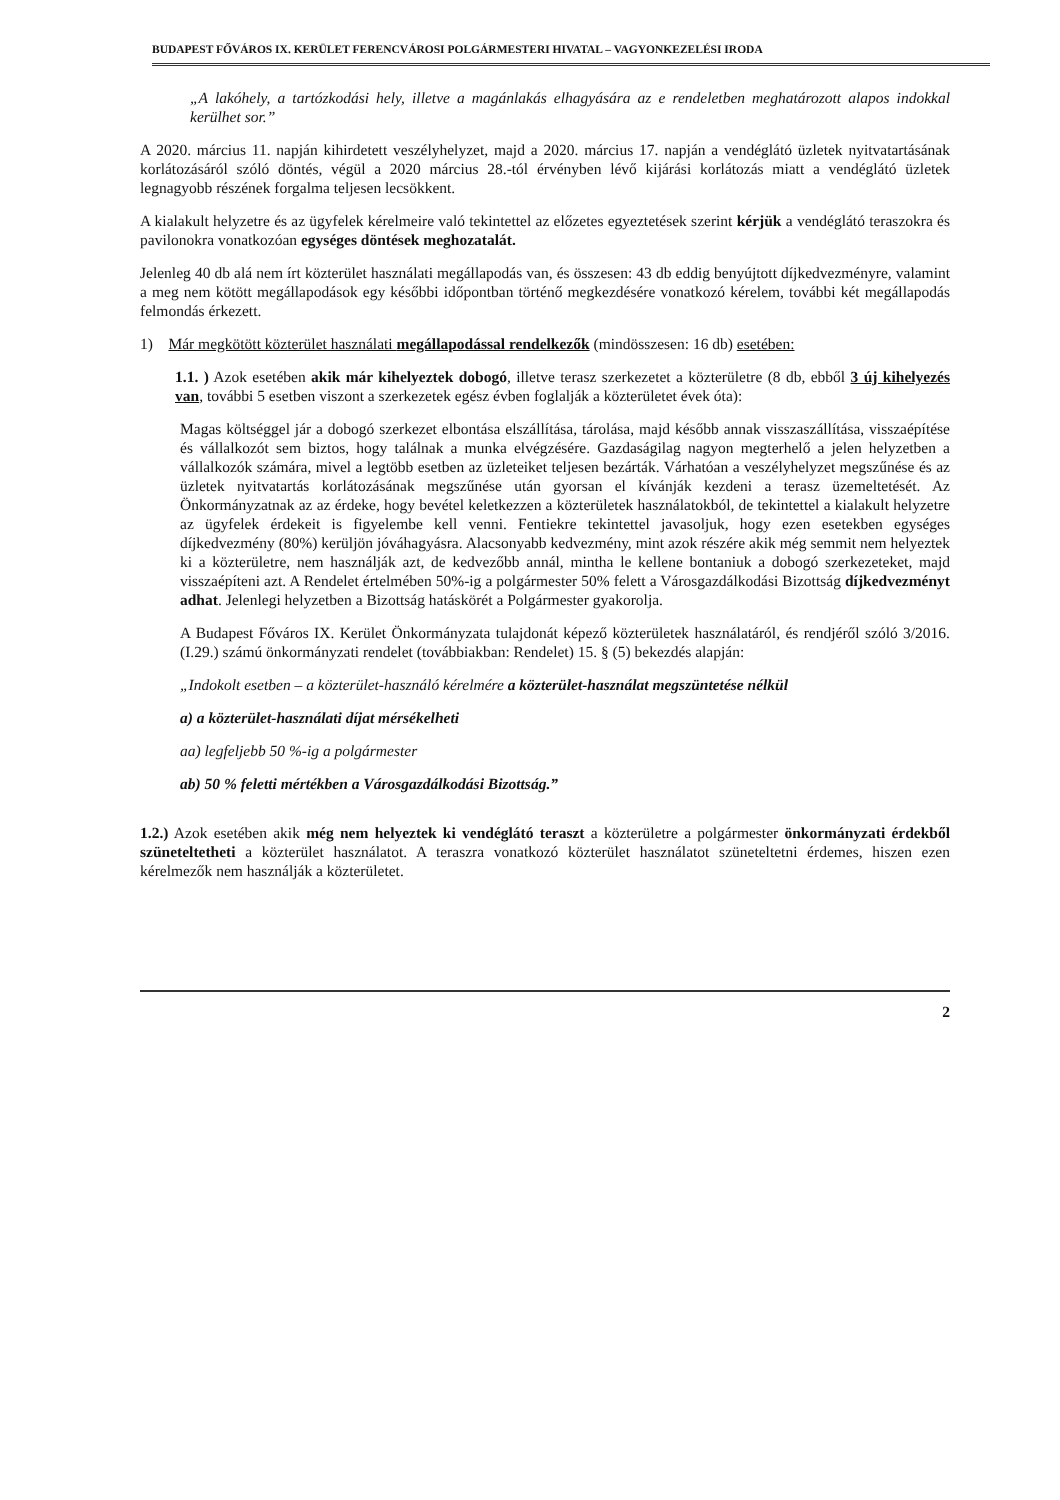BUDAPEST FŐVÁROS IX. KERÜLET FERENCVÁROSI POLGÁRMESTERI HIVATAL – VAGYONKEZELÉSI IRODA
„A lakóhely, a tartózkodási hely, illetve a magánlakás elhagyására az e rendeletben meghatározott alapos indokkal kerülhet sor.”
A 2020. március 11. napján kihirdetett veszélyhelyzet, majd a 2020. március 17. napján a vendéglátó üzletek nyitvatartásának korlátozásáról szóló döntés, végül a 2020 március 28.-tól érvényben lévő kijárási korlátozás miatt a vendéglátó üzletek legnagyobb részének forgalma teljesen lecsökkent.
A kialakult helyzetre és az ügyfelek kérelmeire való tekintettel az előzetes egyeztetések szerint kérjük a vendéglátó teraszokra és pavilonokra vonatkozóan egységes döntések meghozatalát.
Jelenleg 40 db alá nem írt közterület használati megállapodás van, és összesen: 43 db eddig benyújtott díjkedvezményre, valamint a meg nem kötött megállapodások egy későbbi időpontban történő megkezdésére vonatkozó kérelem, további két megállapodás felmondás érkezett.
1) Már megkötött közterület használati megállapodással rendelkezők (mindösszesen: 16 db) esetében:
1.1. ) Azok esetében akik már kihelyeztek dobogó, illetve terasz szerkezetet a közterületre (8 db, ebből 3 új kihelyezés van, további 5 esetben viszont a szerkezetek egész évben foglalják a közterületet évek óta):
Magas költséggel jár a dobogó szerkezet elbontása elszállítása, tárolása, majd később annak visszaszállítása, visszaépítése és vállalkozót sem biztos, hogy találnak a munka elvégzésére. Gazdaságilag nagyon megterhelő a jelen helyzetben a vállalkozók számára, mivel a legtöbb esetben az üzleteiket teljesen bezárták. Várhatóan a veszélyhelyzet megszűnése és az üzletek nyitvatartás korlátozásának megszűnése után gyorsan el kívánják kezdeni a terasz üzemeltetését. Az Önkormányzatnak az az érdeke, hogy bevétel keletkezzen a közterületek használatokból, de tekintettel a kialakult helyzetre az ügyfelek érdekeit is figyelembe kell venni. Fentiekre tekintettel javasoljuk, hogy ezen esetekben egységes díjkedvezmény (80%) kerüljön jóváhagyásra. Alacsonyabb kedvezmény, mint azok részére akik még semmit nem helyeztek ki a közterületre, nem használják azt, de kedvezőbb annál, mintha le kellene bontaniuk a dobogó szerkezeteket, majd visszaépíteni azt. A Rendelet értelmében 50%-ig a polgármester 50% felett a Városgazdálkodási Bizottság díjkedvezményt adhat. Jelenlegi helyzetben a Bizottság hatáskörét a Polgármester gyakorolja.
A Budapest Főváros IX. Kerület Önkormányzata tulajdonát képező közterületek használatáról, és rendjéről szóló 3/2016.(I.29.) számú önkormányzati rendelet (továbbiakban: Rendelet) 15. § (5) bekezdés alapján:
„Indokolt esetben – a közterület-használó kérelmére a közterület-használat megszüntetése nélkül
a) a közterület-használati díjat mérsékelheti
aa) legfeljebb 50 %-ig a polgármester
ab) 50 % feletti mértékben a Városgazdálkodási Bizottság.”
1.2.) Azok esetében akik még nem helyeztek ki vendéglátó teraszt a közterületre a polgármester önkormányzati érdekből szüneteltetheti a közterület használatot. A teraszra vonatkozó közterület használatot szüneteltetni érdemes, hiszen ezen kérelmezők nem használják a közterületet.
2